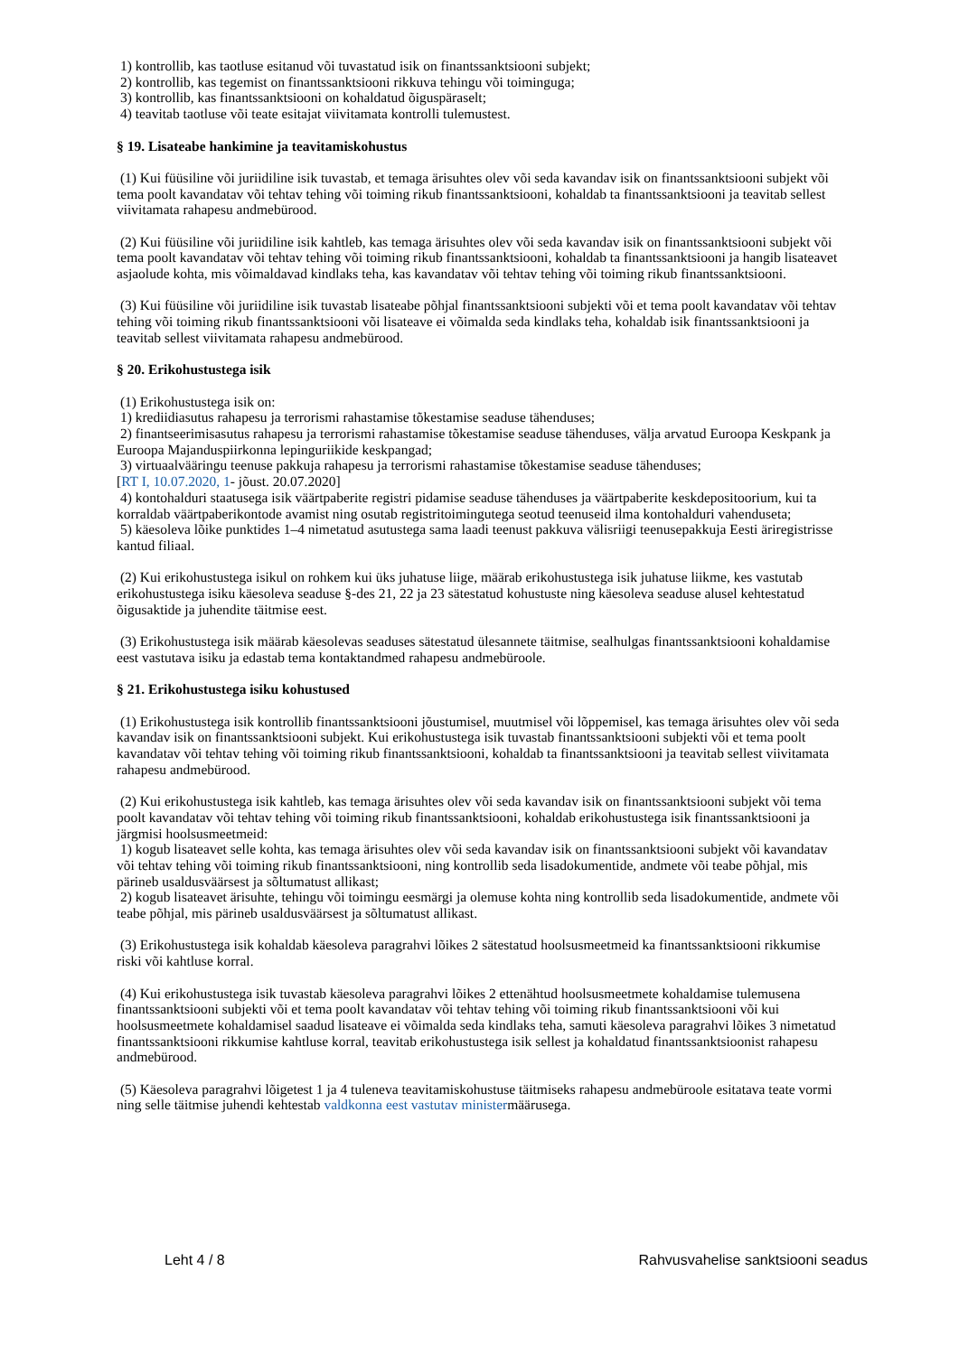1) kontrollib, kas taotluse esitanud või tuvastatud isik on finantssanktsiooni subjekt;
2) kontrollib, kas tegemist on finantssanktsiooni rikkuva tehingu või toiminguga;
3) kontrollib, kas finantssanktsiooni on kohaldatud õiguspäraselt;
4) teavitab taotluse või teate esitajat viivitamata kontrolli tulemustest.
§ 19. Lisateabe hankimine ja teavitamiskohustus
(1) Kui füüsiline või juriidiline isik tuvastab, et temaga ärisuhtes olev või seda kavandav isik on finantssanktsiooni subjekt või tema poolt kavandatav või tehtav tehing või toiming rikub finantssanktsiooni, kohaldab ta finantssanktsiooni ja teavitab sellest viivitamata rahapesu andmebürood.
(2) Kui füüsiline või juriidiline isik kahtleb, kas temaga ärisuhtes olev või seda kavandav isik on finantssanktsiooni subjekt või tema poolt kavandatav või tehtav tehing või toiming rikub finantssanktsiooni, kohaldab ta finantssanktsiooni ja hangib lisateavet asjaolude kohta, mis võimaldavad kindlaks teha, kas kavandatav või tehtav tehing või toiming rikub finantssanktsiooni.
(3) Kui füüsiline või juriidiline isik tuvastab lisateabe põhjal finantssanktsiooni subjekti või et tema poolt kavandatav või tehtav tehing või toiming rikub finantssanktsiooni või lisateave ei võimalda seda kindlaks teha, kohaldab isik finantssanktsiooni ja teavitab sellest viivitamata rahapesu andmebürood.
§ 20. Erikohustustega isik
(1) Erikohustustega isik on:
1) krediidiasutus rahapesu ja terrorismi rahastamise tõkestamise seaduse tähenduses;
2) finantseerimisasutus rahapesu ja terrorismi rahastamise tõkestamise seaduse tähenduses, välja arvatud Euroopa Keskpank ja Euroopa Majanduspiirkonna lepinguriikide keskpangad;
3) virtuaalvääringu teenuse pakkuja rahapesu ja terrorismi rahastamise tõkestamise seaduse tähenduses;
[RT I, 10.07.2020, 1- jõust. 20.07.2020]
4) kontohalduri staatusega isik väärtpaberite registri pidamise seaduse tähenduses ja väärtpaberite keskdepositoorium, kui ta korraldab väärtpaberikontode avamist ning osutab registritoimingutega seotud teenuseid ilma kontohalduri vahenduseta;
5) käesoleva lõike punktides 1–4 nimetatud asutustega sama laadi teenust pakkuva välisriigi teenusepakkuja Eesti äriregistrisse kantud filiaal.
(2) Kui erikohustustega isikul on rohkem kui üks juhatuse liige, määrab erikohustustega isik juhatuse liikme, kes vastutab erikohustustega isiku käesoleva seaduse §-des 21, 22 ja 23 sätestatud kohustuste ning käesoleva seaduse alusel kehtestatud õigusaktide ja juhendite täitmise eest.
(3) Erikohustustega isik määrab käesolevas seaduses sätestatud ülesannete täitmise, sealhulgas finantssanktsiooni kohaldamise eest vastutava isiku ja edastab tema kontaktandmed rahapesu andmebüroole.
§ 21. Erikohustustega isiku kohustused
(1) Erikohustustega isik kontrollib finantssanktsiooni jõustumisel, muutmisel või lõppemisel, kas temaga ärisuhtes olev või seda kavandav isik on finantssanktsiooni subjekt. Kui erikohustustega isik tuvastab finantssanktsiooni subjekti või et tema poolt kavandatav või tehtav tehing või toiming rikub finantssanktsiooni, kohaldab ta finantssanktsiooni ja teavitab sellest viivitamata rahapesu andmebürood.
(2) Kui erikohustustega isik kahtleb, kas temaga ärisuhtes olev või seda kavandav isik on finantssanktsiooni subjekt või tema poolt kavandatav või tehtav tehing või toiming rikub finantssanktsiooni, kohaldab erikohustustega isik finantssanktsiooni ja järgmisi hoolsusmeetmeid:
1) kogub lisateavet selle kohta, kas temaga ärisuhtes olev või seda kavandav isik on finantssanktsiooni subjekt või kavandatav või tehtav tehing või toiming rikub finantssanktsiooni, ning kontrollib seda lisadokumentide, andmete või teabe põhjal, mis pärineb usaldusväärsest ja sõltumatust allikast;
2) kogub lisateavet ärisuhte, tehingu või toimingu eesmärgi ja olemuse kohta ning kontrollib seda lisadokumentide, andmete või teabe põhjal, mis pärineb usaldusväärsest ja sõltumatust allikast.
(3) Erikohustustega isik kohaldab käesoleva paragrahvi lõikes 2 sätestatud hoolsusmeetmeid ka finantssanktsiooni rikkumise riski või kahtluse korral.
(4) Kui erikohustustega isik tuvastab käesoleva paragrahvi lõikes 2 ettenähtud hoolsusmeetmete kohaldamise tulemusena finantssanktsiooni subjekti või et tema poolt kavandatav või tehtav tehing või toiming rikub finantssanktsiooni või kui hoolsusmeetmete kohaldamisel saadud lisateave ei võimalda seda kindlaks teha, samuti käesoleva paragrahvi lõikes 3 nimetatud finantssanktsiooni rikkumise kahtluse korral, teavitab erikohustustega isik sellest ja kohaldatud finantssanktsioonist rahapesu andmebürood.
(5) Käesoleva paragrahvi lõigetest 1 ja 4 tuleneva teavitamiskohustuse täitmiseks rahapesu andmebüroole esitatava teate vormi ning selle täitmise juhendi kehtestab valdkonna eest vastutav ministermäärusega.
Leht 4 / 8 Rahvusvahelise sanktsiooni seadus